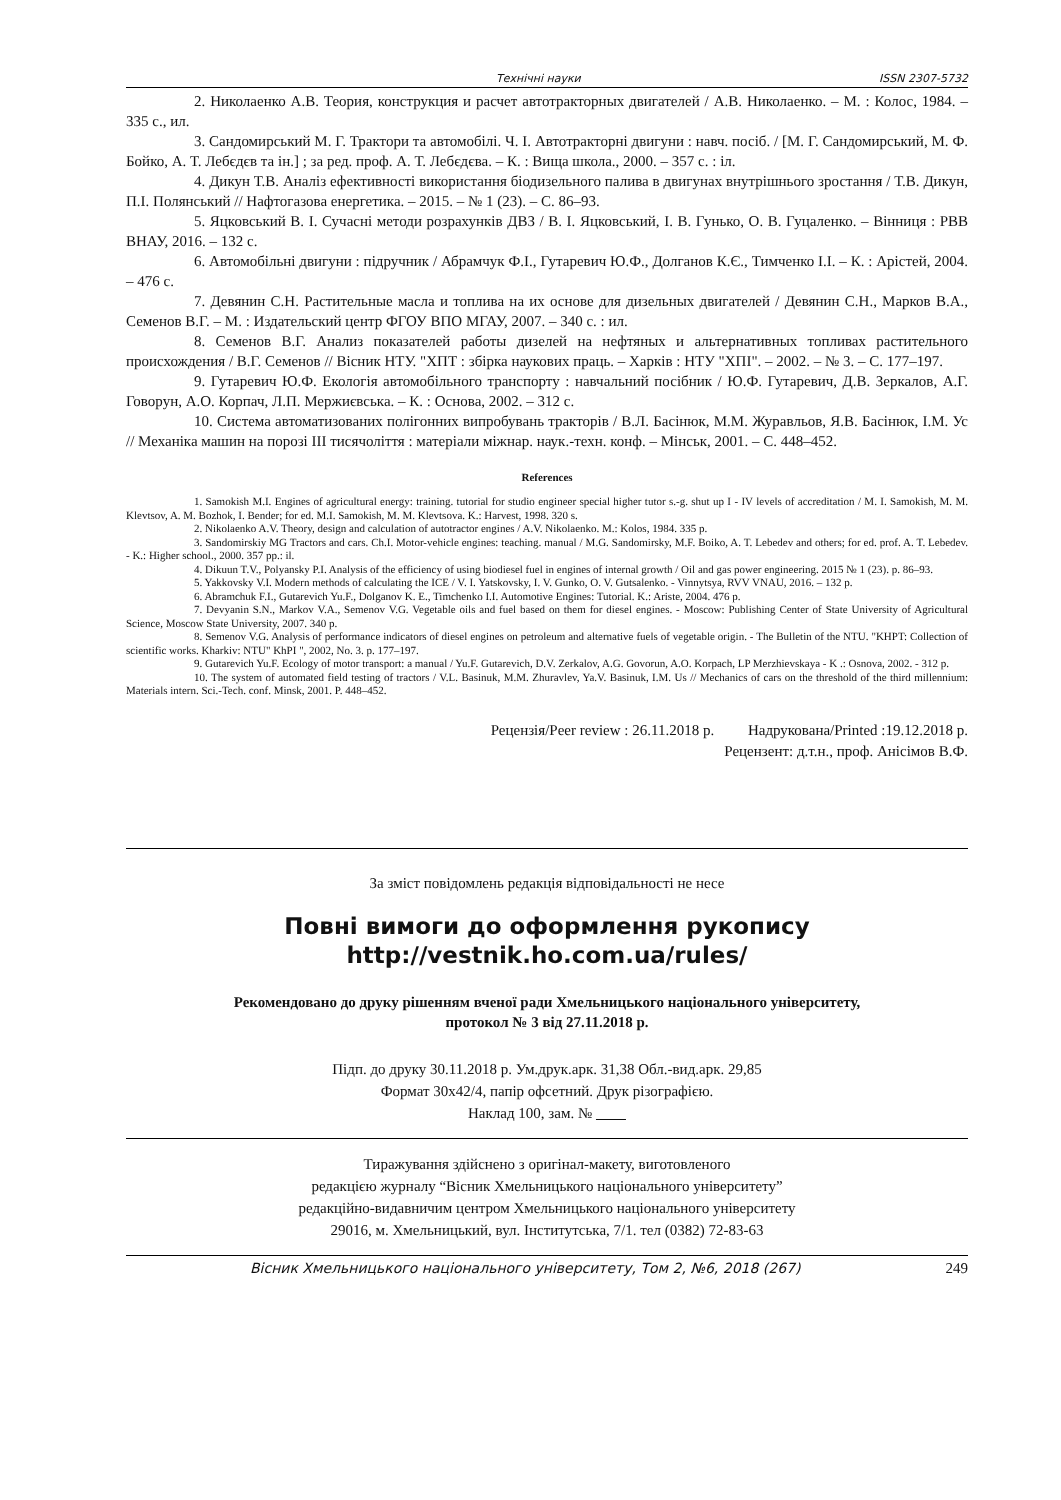Технічні науки ISSN 2307-5732
2. Николаенко А.В. Теория, конструкция и расчет автотракторных двигателей / А.В. Николаенко. – М. : Колос, 1984. – 335 с., ил.
3. Сандомирський М. Г. Трактори та автомобілі. Ч. І. Автотракторні двигуни : навч. посіб. / [М. Г. Сандомирський, М. Ф. Бойко, А. Т. Лебєдєв та ін.] ; за ред. проф. А. Т. Лебєдєва. – К. : Вища школа., 2000. – 357 с. : іл.
4. Дикун Т.В. Аналіз ефективності використання біодизельного палива в двигунах внутрішнього зростання / Т.В. Дикун, П.І. Полянський // Нафтогазова енергетика. – 2015. – № 1 (23). – С. 86–93.
5. Яцковський В. І. Сучасні методи розрахунків ДВЗ / В. І. Яцковський, І. В. Гунько, О. В. Гуцаленко. – Вінниця : РВВ ВНАУ, 2016. – 132 с.
6. Автомобільні двигуни : підручник / Абрамчук Ф.І., Гутаревич Ю.Ф., Долганов К.Є., Тимченко І.І. – К. : Арістей, 2004. – 476 с.
7. Девянин С.Н. Растительные масла и топлива на их основе для дизельных двигателей / Девянин С.Н., Марков В.А., Семенов В.Г. – М. : Издательский центр ФГОУ ВПО МГАУ, 2007. – 340 с. : ил.
8. Семенов В.Г. Анализ показателей работы дизелей на нефтяных и альтернативных топливах растительного происхождения / В.Г. Семенов // Вісник НТУ. "ХПТ : збірка наукових праць. – Харків : НТУ "ХПІ". – 2002. – № 3. – С. 177–197.
9. Гутаревич Ю.Ф. Екологія автомобільного транспорту : навчальний посібник / Ю.Ф. Гутаревич, Д.В. Зеркалов, А.Г. Говорун, А.О. Корпач, Л.П. Мержиєвська. – К. : Основа, 2002. – 312 с.
10. Система автоматизованих полігонних випробувань тракторів / В.Л. Басінюк, М.М. Журавльов, Я.В. Басінюк, І.М. Ус // Механіка машин на порозі ІІІ тисячоліття : матеріали міжнар. наук.-техн. конф. – Мінськ, 2001. – С. 448–452.
References
1. Samokish M.I. Engines of agricultural energy: training. tutorial for studio engineer special higher tutor s.-g. shut up I - IV levels of accreditation / M. I. Samokish, M. M. Klevtsov, A. M. Bozhok, I. Bender; for ed. M.I. Samokish, M. M. Klevtsova. K.: Harvest, 1998. 320 s.
2. Nikolaenko A.V. Theory, design and calculation of autotractor engines / A.V. Nikolaenko. M.: Kolos, 1984. 335 p.
3. Sandomirskiy MG Tractors and cars. Ch.I. Motor-vehicle engines: teaching. manual / M.G. Sandomirsky, M.F. Boiko, A. T. Lebedev and others; for ed. prof. A. T. Lebedev. - K.: Higher school., 2000. 357 pp.: il.
4. Dikuun T.V., Polyansky P.I. Analysis of the efficiency of using biodiesel fuel in engines of internal growth / Oil and gas power engineering. 2015 № 1 (23). p. 86–93.
5. Yakkovsky V.I. Modern methods of calculating the ICE / V. I. Yatskovsky, I. V. Gunko, O. V. Gutsalenko. - Vinnytsya, RVV VNAU, 2016. – 132 p.
6. Abramchuk F.I., Gutarevich Yu.F., Dolganov K. E., Timchenko I.I. Automotive Engines: Tutorial. K.: Ariste, 2004. 476 p.
7. Devyanin S.N., Markov V.A., Semenov V.G. Vegetable oils and fuel based on them for diesel engines. - Moscow: Publishing Center of State University of Agricultural Science, Moscow State University, 2007. 340 p.
8. Semenov V.G. Analysis of performance indicators of diesel engines on petroleum and alternative fuels of vegetable origin. - The Bulletin of the NTU. "KHPT: Collection of scientific works. Kharkiv: NTU" KhPI ", 2002, No. 3. p. 177–197.
9. Gutarevich Yu.F. Ecology of motor transport: a manual / Yu.F. Gutarevich, D.V. Zerkalov, A.G. Govorun, A.O. Korpach, LP Merzhievskaya - K .: Osnova, 2002. - 312 p.
10. The system of automated field testing of tractors / V.L. Basinuk, M.M. Zhuravlev, Ya.V. Basinuk, I.M. Us // Mechanics of cars on the threshold of the third millennium: Materials intern. Sci.-Tech. conf. Minsk, 2001. P. 448–452.
Рецензія/Peer review : 26.11.2018 р. Надрукована/Printed :19.12.2018 р.
Рецензент: д.т.н., проф. Анісімов В.Ф.
За зміст повідомлень редакція відповідальності не несе
Повні вимоги до оформлення рукопису
http://vestnik.ho.com.ua/rules/
Рекомендовано до друку рішенням вченої ради Хмельницького національного університету,
протокол № 3 від 27.11.2018 р.
Підп. до друку 30.11.2018 р. Ум.друк.арк. 31,38 Обл.-вид.арк. 29,85
Формат 30х42/4, папір офсетний. Друк різографією.
Наклад 100, зам. №
Тиражування здійснено з оригінал-макету, виготовленого
редакцією журналу “Вісник Хмельницького національного університету”
редакційно-видавничим центром Хмельницького національного університету
29016, м. Хмельницький, вул. Інститутська, 7/1. тел (0382) 72-83-63
Вісник Хмельницького національного університету, Том 2, №6, 2018 (267) 249